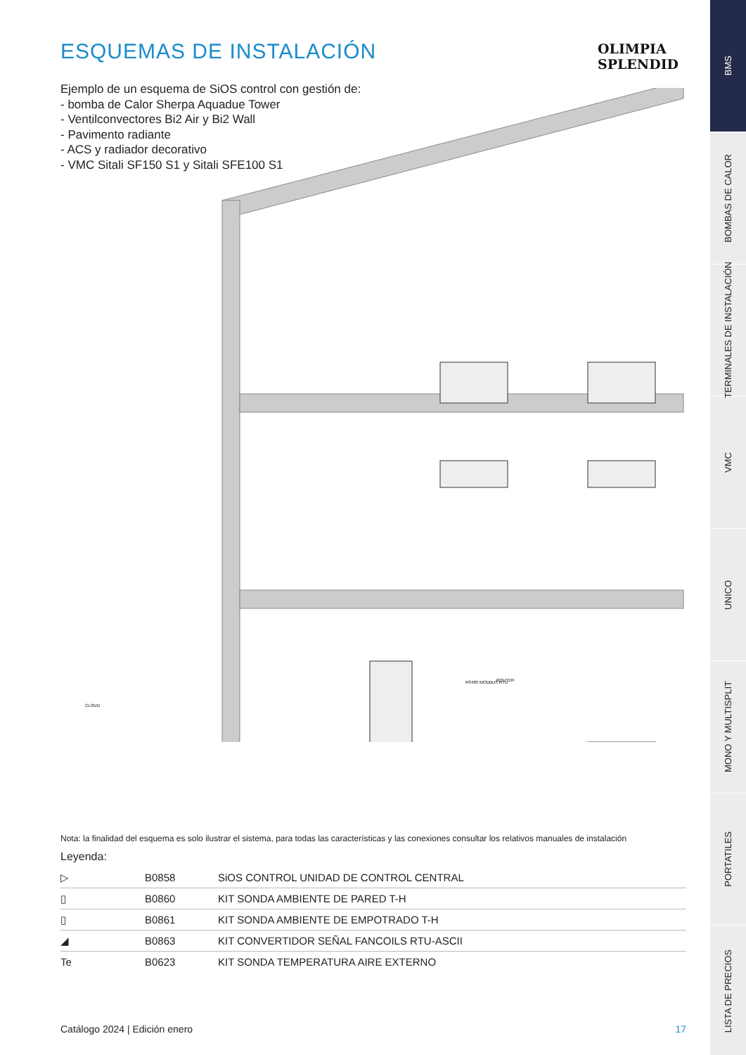ESQUEMAS DE INSTALACIÓN
Ejemplo de un esquema de SiOS control con gestión de:
- bomba de Calor Sherpa Aquadue Tower
- Ventilconvectores Bi2 Air y Bi2 Wall
- Pavimento radiante
- ACS y radiador decorativo
- VMC Sitali SF150 S1 y Sitali SFE100 S1
RS485 MODBUS RTU
ROUTER
CLOUD
Nota: la finalidad del esquema es solo ilustrar el sistema, para todas las características y las conexiones consultar los relativos manuales de instalación
Leyenda:
| ▷ | B0858 | SiOS CONTROL UNIDAD DE CONTROL CENTRAL |
| ▯ | B0860 | KIT SONDA AMBIENTE DE PARED T-H |
| ▯ | B0861 | KIT SONDA AMBIENTE DE EMPOTRADO T-H |
| ◢ | B0863 | KIT CONVERTIDOR SEÑAL FANCOILS RTU-ASCII |
| Te | B0623 | KIT SONDA TEMPERATURA AIRE EXTERNO |
OLIMPIA
SPLENDID
Catálogo 2024 | Edición enero 17
BMS
BOMBAS DE CALOR
TERMINALES DE INSTALACIÓN
VMC
UNICO
MONO Y MULTISPLIT
PORTATILES
LISTA DE PRECIOS